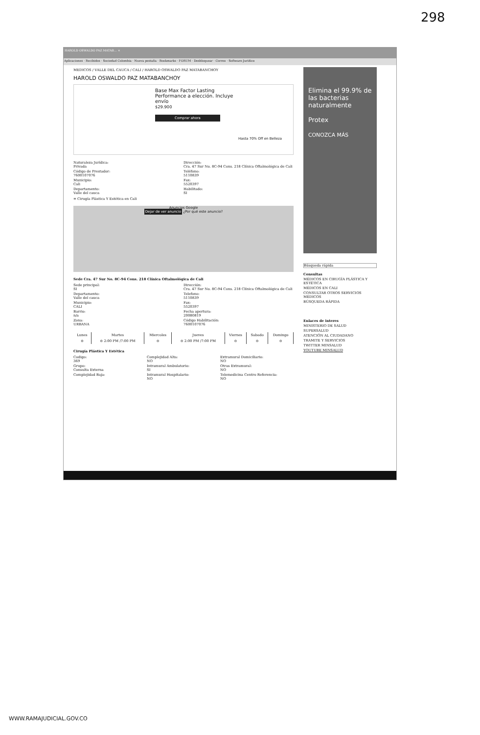298
HAROLD OSWALDO PAZ MATAB... ×
Aplicaciones · Recibidos · Sociedad Colombia · Nueva pestaña · Bookmarks · FORUM · Desbloquear · Correo · Software Jurídico
MEDICOS / VALLE DEL CAUCA / CALI / HAROLD OSWALDO PAZ MATABANCHOY
HAROLD OSWALDO PAZ MATABANCHOY
Base Max Factor Lasting Performance a elección. Incluye envío
$29.900
Comprar ahora
Hasta 70% Off en Belleza
Naturaleza Jurídica:
Privada
Código de Prestador:
7600107076
Municipio:
Cali
Departamento:
Valle del cauca
Dirección:
Cra. 47 Sur No. 8C-94 Cons. 218 Clínica Oftalmológica de Cali
Teléfono:
5110839
Fax:
5520397
Habilitado:
SI
≡ Cirugía Plástica Y Estética en Cali
Anuncios Google
Dejar de ver anuncio ¿Por qué este anuncio?
Sede Cra. 47 Sur No. 8C-94 Cons. 218 Clínica Oftalmológica de Cali
Sede principal:
SI
Departamento:
Valle del cauca
Municipio:
CALI
Barrio:
n/a
Zona:
URBANA
Dirección:
Cra. 47 Sur No. 8C-94 Cons. 218 Clínica Oftalmológica de Cali
Telefono:
5110839
Fax:
5520397
Fecha apertura:
20080819
Código Habilitación:
7600107076
| Lunes | Martes | Miercoles | Jueves | Viernes | Sabado | Domingo |
| --- | --- | --- | --- | --- | --- | --- |
| ⊙ | ⊙ 2:00 PM /7:00 PM | ⊙ | ⊙ 2:00 PM /7:00 PM | ⊙ | ⊙ | ⊙ |
Cirugía Plástica Y Estética
Codigo:
369
Grupo:
Consulta Externa
Complejidad Baja:
Complejidad Alta:
NO
Intramural Ambulatorio:
SI
Intramural Hospitalario:
NO
Extramural Domiciliario:
NO
Otras Extramural:
NO
Telemedicina Centro Referencia:
NO
Elimina el 99.9% de las bacterias naturalmente
Protex
CONOZCA MÁS
Búsqueda rápida
Consultas
MÉDICOS EN CIRUGÍA PLÁSTICA Y ESTÉTICA
MÉDICOS EN CALI
CONSULTAR OTROS SERVICIOS MÉDICOS
BÚSQUEDA RÁPIDA
Enlaces de interes
MINISTERIO DE SALUD
SUPERSALUD
ATENCIÓN AL CIUDADANO
TRAMITE Y SERVICIOS
TWITTER MINSALUD
YOUTUBE MINSALUD
WWW.RAMAJUDICIAL.GOV.CO